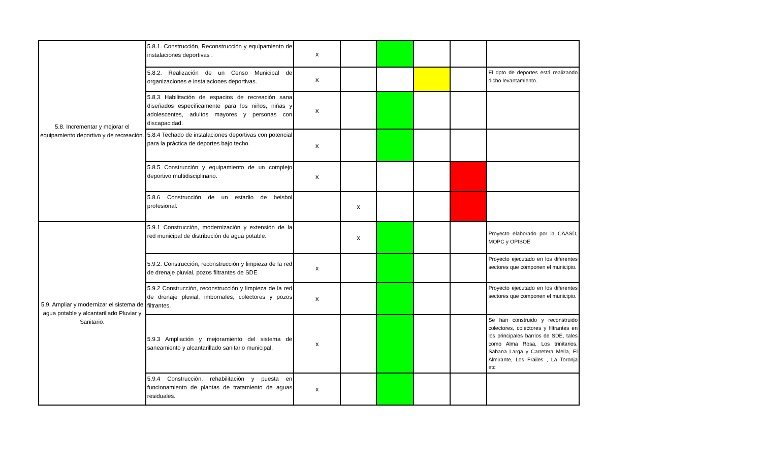| 5.8. Incrementar y mejorar el equipamiento deportivo y de recreación. | 5.8.1. Construcción, Reconstrucción y equipamiento de instalaciones deportivas . | x | | | | | |
| | 5.8.2. Realización de un Censo Municipal de organizaciones e instalaciones deportivas. | x | | | | | El dpto de deportes está realizando dicho levantamiento. |
| | 5.8.3 Habilitación de espacios de recreación sana diseñados específicamente para los niños, niñas y adolescentes, adultos mayores y personas con discapacidad. | x | | | | | |
| | 5.8.4 Techado de instalaciones deportivas con potencial para la práctica de deportes bajo techo. | x | | | | | |
| | 5.8.5 Construcción y equipamiento de un complejo deportivo multidisciplinario. | x | | | | | |
| | 5.8.6 Construcción de un estadio de beisbol profesional. | | x | | | | |
| 5.9. Ampliar y modernizar el sistema de agua potable y alcantarillado Pluviar y Sanitario. | 5.9.1 Construcción, modernización y extensión de la red municipal de distribución de agua potable. | | x | | | | Proyecto elaborado por la CAASD, MOPC y OPISOE |
| | 5.9.2. Construcción, reconstrucción y limpieza de la red de drenaje pluvial, pozos filtrantes de SDE | x | | | | | Proyecto ejecutado en los diferentes sectores que componen el municipio. |
| | 5.9.2 Construcción, reconstrucción y limpieza de la red de drenaje pluvial, imbornales, colectores y pozos filtrantes. | x | | | | | Proyecto ejecutado en los diferentes sectores que componen el municipio. |
| | 5.9.3 Ampliación y mejoramiento del sistema de saneamiento y alcantarillado sanitario municipal. | x | | | | | Se han construido y reconstruido colectores, colectores y filtrantes en los principales barrios de SDE, tales como Alma Rosa, Los trinitarios, Sabana Larga y Carretera Mella, El Almirante, Los Frailes , La Toronja etc |
| | 5.9.4 Construcción, rehabilitación y puesta en funcionamiento de plantas de tratamiento de aguas residuales. | x | | | | | |